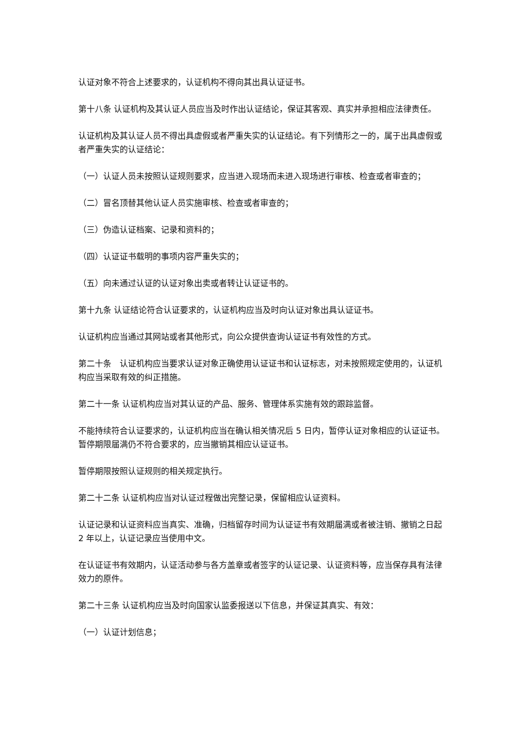认证对象不符合上述要求的，认证机构不得向其出具认证证书。
第十八条 认证机构及其认证人员应当及时作出认证结论，保证其客观、真实并承担相应法律责任。
认证机构及其认证人员不得出具虚假或者严重失实的认证结论。有下列情形之一的，属于出具虚假或者严重失实的认证结论：
（一）认证人员未按照认证规则要求，应当进入现场而未进入现场进行审核、检查或者审查的；
（二）冒名顶替其他认证人员实施审核、检查或者审查的；
（三）伪造认证档案、记录和资料的；
（四）认证证书载明的事项内容严重失实的；
（五）向未通过认证的认证对象出卖或者转让认证证书的。
第十九条 认证结论符合认证要求的，认证机构应当及时向认证对象出具认证证书。
认证机构应当通过其网站或者其他形式，向公众提供查询认证证书有效性的方式。
第二十条　认证机构应当要求认证对象正确使用认证证书和认证标志，对未按照规定使用的，认证机构应当采取有效的纠正措施。
第二十一条 认证机构应当对其认证的产品、服务、管理体系实施有效的跟踪监督。
不能持续符合认证要求的，认证机构应当在确认相关情况后 5 日内，暂停认证对象相应的认证证书。暂停期限届满仍不符合要求的，应当撤销其相应认证证书。
暂停期限按照认证规则的相关规定执行。
第二十二条 认证机构应当对认证过程做出完整记录，保留相应认证资料。
认证记录和认证资料应当真实、准确，归档留存时间为认证证书有效期届满或者被注销、撤销之日起 2 年以上，认证记录应当使用中文。
在认证证书有效期内，认证活动参与各方盖章或者签字的认证记录、认证资料等，应当保存具有法律效力的原件。
第二十三条 认证机构应当及时向国家认监委报送以下信息，并保证其真实、有效：
（一）认证计划信息；